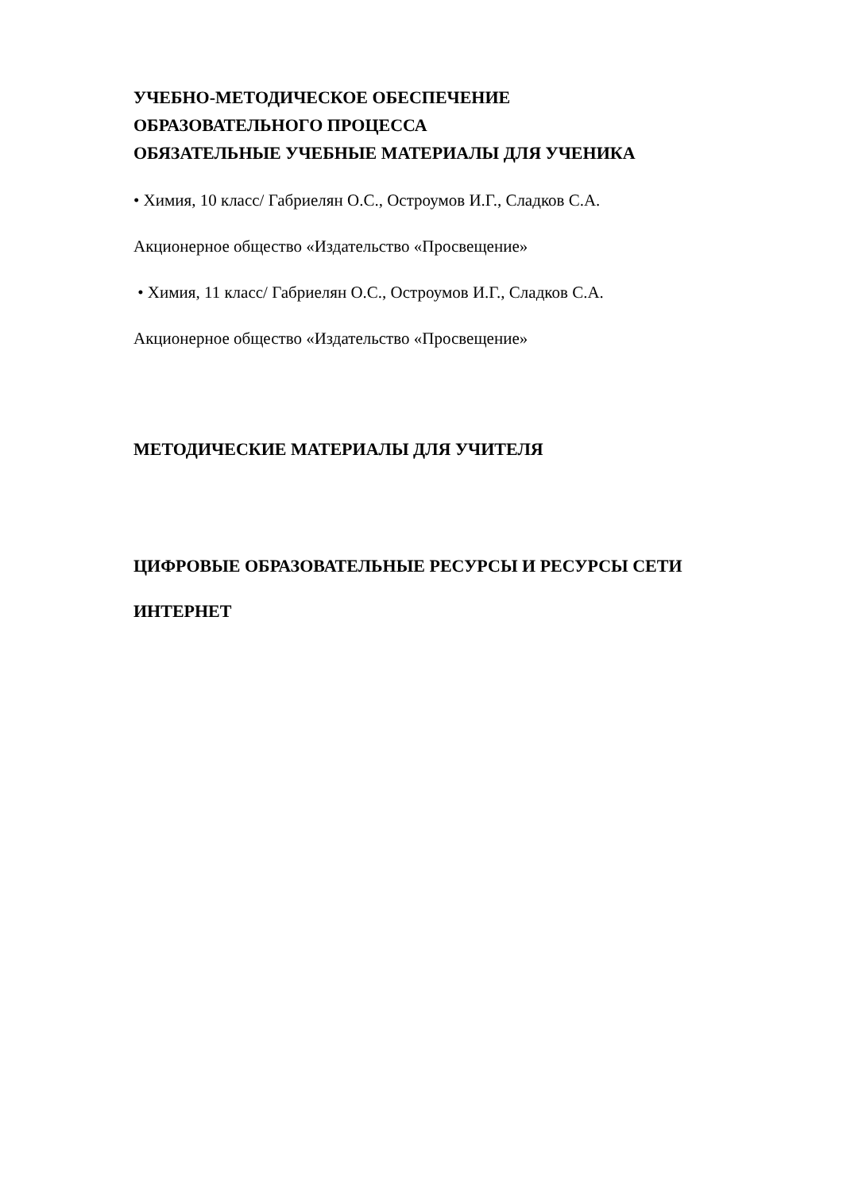УЧЕБНО-МЕТОДИЧЕСКОЕ ОБЕСПЕЧЕНИЕ
ОБРАЗОВАТЕЛЬНОГО ПРОЦЕССА
ОБЯЗАТЕЛЬНЫЕ УЧЕБНЫЕ МАТЕРИАЛЫ ДЛЯ УЧЕНИКА
• Химия, 10 класс/ Габриелян О.С., Остроумов И.Г., Сладков С.А.
Акционерное общество «Издательство «Просвещение»
• Химия, 11 класс/ Габриелян О.С., Остроумов И.Г., Сладков С.А.
Акционерное общество «Издательство «Просвещение»
МЕТОДИЧЕСКИЕ МАТЕРИАЛЫ ДЛЯ УЧИТЕЛЯ
ЦИФРОВЫЕ ОБРАЗОВАТЕЛЬНЫЕ РЕСУРСЫ И РЕСУРСЫ СЕТИ
ИНТЕРНЕТ